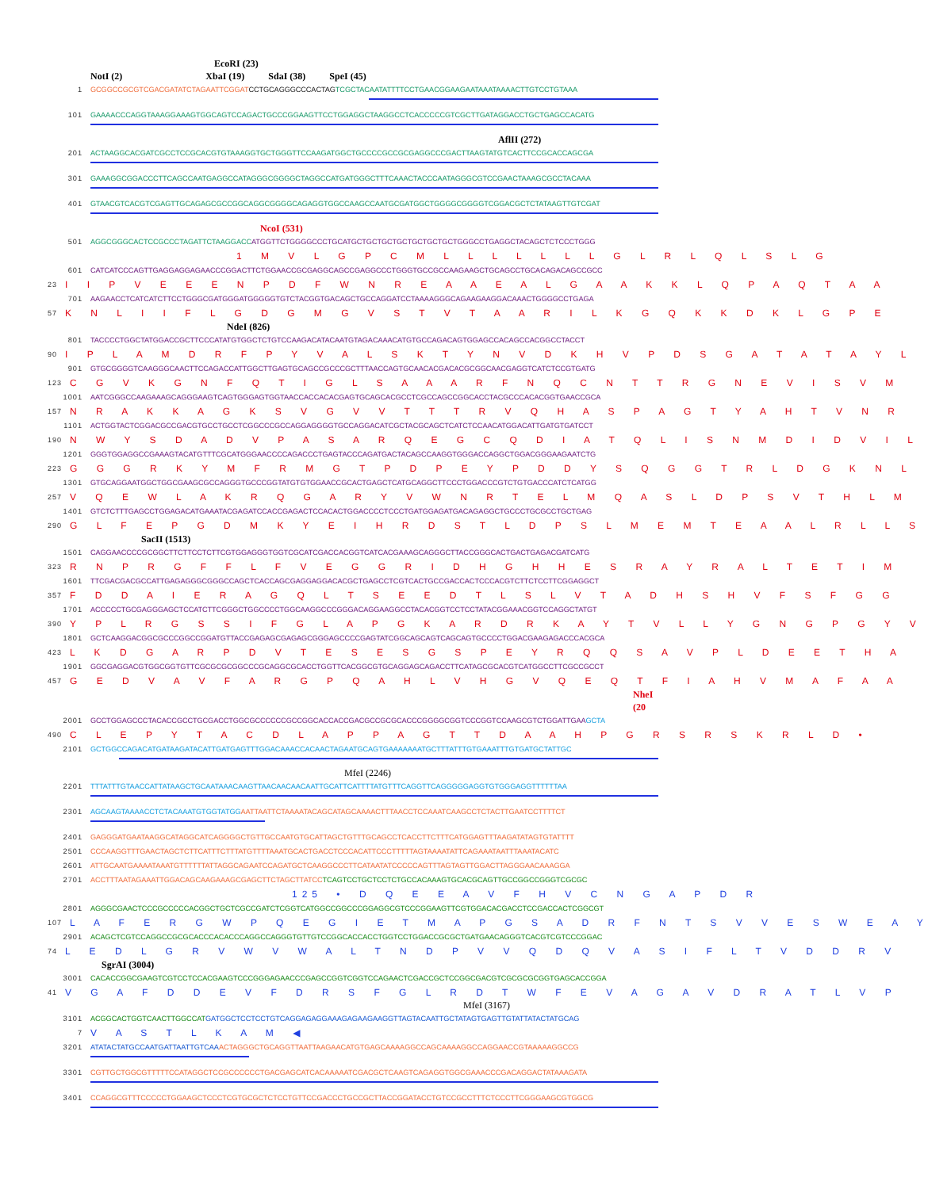EcoRI (23)
NotI (2) XbaI (19) SdaI (38) SpeI (45)
1 GCGGCCGCGTCGACGATATCTAGAATTCGGAT CCTGCAGGGCCCACTAG TCGCTACAATATTTTCCTGAACGGAAGAATAAATAAAACTTGTCCTGTAAA
101 GAAAACCCAGGTAAAGGAAAGTGGCAGTCCAGACTGCCCGGAAGTTCCTGGAGGCTAAGGCCTCACCCCCGTCGCTTGATAGGACCTGCTGAGCCACATG
AflII (272)
201 ACTAAGGCACGATCGCCTCCGCACGTGTAAAGGTGCTGGGTTCCAAGATGGCTGCCCCGCCGCGAGGCCCGACTTAAGTATGTCACTTCCGCACCAGCGA
301 GAAAGGCGGACCCTTCAGCCAATGAGGCCATAGGGCGGGGCTAGGCCATGATGGGCTTTCAAACTACCCAATAGGGCGTCCGAACTAAAGCGCCTACAAA
401 GTAACGTCACGTCGAGTTGCAGAGCGCCGGCAGGCGGGGCAGAGGTGGCCAAGCCAATGCGATGGCTGGGGCGGGGTCGGACGCTCTATAAGTTGTCGAT
NcoI (531)
501 AGGCGGGCACTCCGCCCTAGATTCTAAGGACC ATGGTTCTGGGGCCCTGCATGCTGCTGCTGCTGCTGCTGCTGGGCCTGAGGCTACAGCTCTCCCTGGG
1 M V L G P C M L L L L L L L G L R L Q L S L G
601 CATCATCCCAGTTGAGGAGGAGAACCCGGACTTCTGGAACCGCGAGGCAGCCGAGGCCCTGGGTGCCGCCAAGAAGCTGCAGCCTGCACAGACAGCCGCC
23 I I P V E E E N P D F W N R E A A E A L G A A K K L Q P A Q T A A
701 AAGAACCTCATCATCTTCCTGGGCGATGGGATGGGGGTGTCTACGGTGACAGCTGCCAGGATCCTAAAAGGGCAGAAGAAGGACAAACTGGGGCCTGAGA
57 K N L I I F L G D G M G V S T V T A A R I L K G Q K K D K L G P E
NdeI (826)
801 TACCCCTGGCTATGGACCGCTTCCCATATGTGGCTCTGTCCAAGACATACAATGTAGACAAACATGTGCCAGACAGTGGAGCCACAGCCACGGCCTACCT
90 I P L A M D R F P Y V A L S K T Y N V D K H V P D S G A T A T A Y L
901 GTGCGGGGTCAAGGGCAACTTCCAGACCATTGGCTTGAGTGCAGCCGCCCGCTTTAACCAGTGCAACACGACACGCGGCAACGAGGTCATCTCCGTGATG
123 C G V K G N F Q T I G L S A A A R F N Q C N T T R G N E V I S V M
1001 AATCGGGCCAAGAAAGCAGGGAAGTCAGTGGGAGTGGTAACCACCACACGAGTGCAGCACGCCTCGCCAGCCGGCACCTACGCCCACACGGTGAACCGCA
157 N R A K K A G K S V G V V T T T R V Q H A S P A G T Y A H T V N R
1101 ACTGGTACTCGGACGCCGACGTGCCTGCCTCGGCCCGCCAGGAGGGGTGCCAGGACATCGCTACGCAGCTCATCTCCAACATGGACATTGATGTGATCCT
190 N W Y S D A D V P A S A R Q E G C Q D I A T Q L I S N M D I D V I L
1201 GGGTGGAGGCCGAAAGTACATGTTTCGCATGGGAACCCCAGACCCTGAGTACCCAGATGACTACAGCCAAGGTGGGACCAGGCTGGACGGGAAGAATCTG
223 G G G R K Y M F R M G T P D P E Y P D D Y S Q G G T R L D G K N L
1301 GTGCAGGAATGGCTGGCGAAGCGCCAGGGTGCCCGGTATGTGTGGAACCGCACTGAGCTCATGCAGGCTTCCCTGGACCCGTCTGTGACCCATCTCATGG
257 V Q E W L A K R Q G A R Y V W N R T E L M Q A S L D P S V T H L M
1401 GTCTCTTTGAGCCTGGAGACATGAAATACGAGATCCACCGAGACTCCACACTGGACCCCTCCCTGATGGAGATGACAGAGGCTGCCCTGCGCCTGCTGAG
290 G L F E P G D M K Y E I H R D S T L D P S L M E M T E A A L R L L S
SacII (1513)
1501 CAGGAACCCCGCGGCTTCTTCCTCTTCGTGGAGGGTGGTCGCATCGACCACGGTCATCACGAAAGCAGGGCTTACCGGGCACTGACTGAGACGATCATG
323 R N P R G F F L F V E G G R I D H G H H E S R A Y R A L T E T I M
1601 TTCGACGACGCCATTGAGAGGGCGGGCCAGCTCACCAGCGAGGAGGACACGCTGAGCCTCGTCACTGCCGACCACTCCCACGTCTTCTCCTTCGGAGGCT
357 F D D A I E R A G Q L T S E E D T L S L V T A D H S H V F S F G G
1701 ACCCCCTGCGAGGGAGCTCCATCTTCGGGCTGGCCCCTGGCAAGGCCCGGGACAGGAAGGCCTACACGGTCCTCCTATACGGAAACGGTCCAGGCTATGT
390 Y P L R G S S I F G L A P G K A R D R K A Y T V L L Y G N G P G Y V
1801 GCTCAAGGACGGCGCCCGGCCGGATGTTACCGAGAGCGAGAGCGGGAGCCCCGAGTATCGGCAGCAGTCAGCAGTGCCCCTGGACGAAGAGACCCACGCA
423 L K D G A R P D V T E S E S G S P E Y R Q Q S A V P L D E E T H A
1901 GGCGAGGACGTGGCGGTGTTCGCGCGCGGCCCGCAGGCGCACCTGGTTCACGGCGTGCAGGAGCAGACCTTCATAGCGCACGTCATGGCCTTCGCCGCCT
457 G E D V A V F A R G P Q A H L V H G V Q E Q T F I A H V M A F A A
NheI (20
2001 GCCTGGAGCCCTACACCGCCTGCGACCTGGCGCCCCCCGCCGGCACCACCGACGCCGCGCACCCGGGGCGGTCCCGGTCCAAGCGTCTGGATTGAA GCTA
490 C L E P Y T A C D L A P P A G T T D A A H P G R S R S K R L D •
2101 GCTGGCCAGACATGATAAGATACATTGATGAGTTTGGACAAACCACAACTAGAATGCAGTGAAAAAAATGCTTTATTTGTGAAATTTGTGATGCTATTGC
MfeI (2246)
2201 TTTATTTGTAACCATTATAAGCTGCAATAAACAAGTTAACAACAACAATTGCATTCATTTTATGTTTCAGGTTCAGGGGGAGGTGTGGGAGGTTTTTTAA
2301 AGCAAGTAAAACCTCTACAAATGTGGTATGG AATTAATTCTAAAATACAGCATAGCAAAACTTTAACCTCCAAATCAAGCCTCTACTTGAATCCTTTTCT
2401 GAGGGATGAATAAGGCATAGGCATCAGGGGCTGTTGCCAATGTGCATTAGCTGTTTGCAGCCTCACCTTCTTTCATGGAGTTTAAGATATAGTGTATTTT
2501 CCCAAGGTTTGAACTAGCTCTTCATTTCTTTATGTTTTAAATGCACTGACCTCCCACATTCCCTTTTTAGTAAAATATTCAGAAATAATTTAAATACATC
2601 ATTGCAATGAAAATAAATGTTTTTTATTAGGCAGAATCCAGATGCTCAAGGCCCTTCATAATATCCCCCAGTTTAGTAGTTGGACTTAGGGAACAAAGGA
2701 ACCTTTAATAGAAATTGGACAGCAAGAAAGCGAGCTTCTAGCTTATCC TCAGTCCTGCTCCTCTGCCACAAAGTGCACGCAGTTGCCGGCCGGGTCGCGC
125 • D Q E E A V F H V C N G A P D R
2801 AGGGCGAACTCCCGCCCCCACGGCTGCTCGCCGATCTCGGTCATGGCCGGCCCGGAGGCGTCCCGGAAGTTCGTGGACACGACCTCCGACCACTCGGCGT
107 L A F E R G W P Q E G I E T M A P G S A D R F N T S V V E S W E A Y
2901 ACAGCTCGTCCAGGCCGCGCACCCACACCCAGGCCAGGGTGTTGTCCGGCACCACCTGGTCCTGGACCGCGCTGATGAACAGGGTCACGTCGTCCCGGAC
74 L E D L G R V W V W A L T N D P V V Q D Q V A S I F L T V D D R V
SgrAI (3004)
3001 CACACCGGCGAAGTCGTCCTCCACGAAGTCCCGGGAGAACCCGAGCCGGTCGGTCCAGAACTCGACCGCTCCGGCGACGTCGCGCGCGGTGAGCACCGGA
41 V G A F D D E V F D R S F G L R D T W F E V A G A V D R A T L V P
MfeI (3167)
3101 ACGGCACTGGTCAACTTGGCCAT GATGGCTCCTCCTGTCAGGAGAGGAAAGAGAAGAAGGTTAGTACAATTGCTATAGTGAGTTGTATTATACTATGCAG
7 V A S T L K A M ◀
3201 ATATACTATGCCAATGATTAATTGTCAA ACTAGGGCTGCAGGTTAATTAAGAACATGTGAGCAAAAGGCCAGCAAAAGGCCAGGAACCGTAAAAAGGCCG
3301 CGTTGCTGGCGTTTTTCCATAGGCTCCGCCCCCCTGACGAGCATCACAAAAATCGACGCTCAAGTCAGAGGTGGCGAAACCCGACAGGACTATAAAGATA
3401 CCAGGCGTTTCCCCCTGGAAGCTCCCTCGTGCGCTCTCCTGTTCCGACCCTGCCGCTTACCGGATACCTGTCCGCCTTTCTCCCTTCGGGAAGCGTGGCG